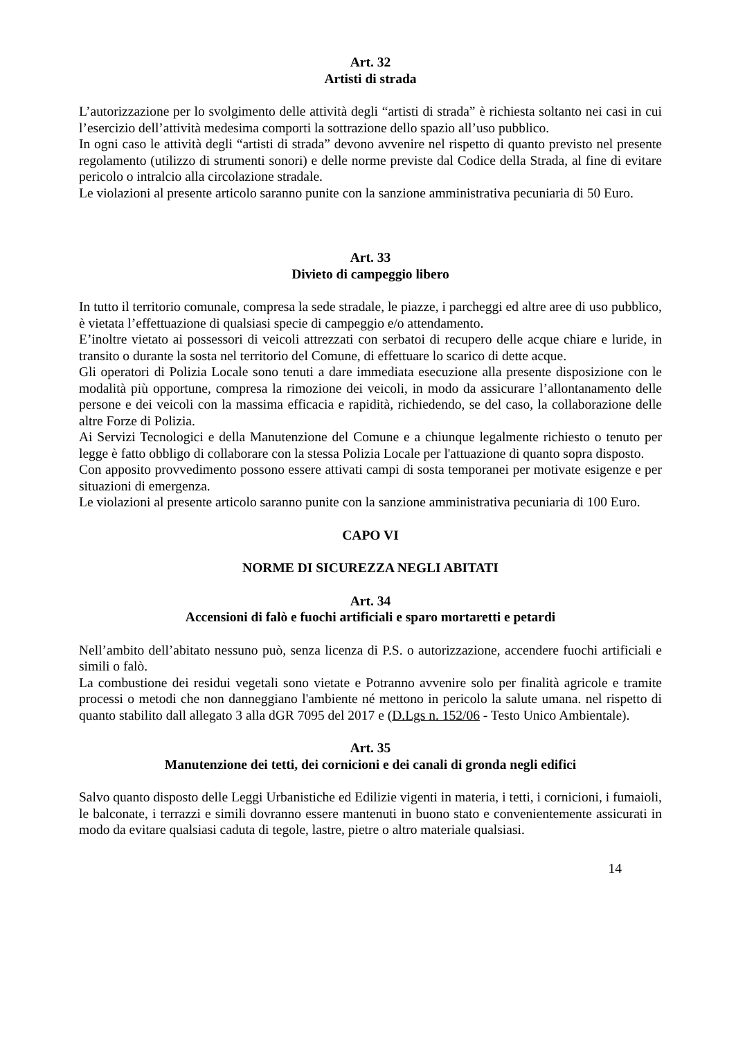Art. 32
Artisti di strada
L’autorizzazione per lo svolgimento delle attività degli “artisti di strada” è richiesta soltanto nei casi in cui l’esercizio dell’attività medesima comporti la sottrazione dello spazio all’uso pubblico.
In ogni caso le attività degli “artisti di strada” devono avvenire nel rispetto di quanto previsto nel presente regolamento (utilizzo di strumenti sonori) e delle norme previste dal Codice della Strada, al fine di evitare pericolo o intralcio alla circolazione stradale.
Le violazioni al presente articolo saranno punite con la sanzione amministrativa pecuniaria di 50 Euro.
Art. 33
Divieto di campeggio libero
In tutto il territorio comunale, compresa la sede stradale, le piazze, i parcheggi ed altre aree di uso pubblico, è vietata l’effettuazione di qualsiasi specie di campeggio e/o attendamento.
E’inoltre vietato ai possessori di veicoli attrezzati con serbatoi di recupero delle acque chiare e luride, in transito o durante la sosta nel territorio del Comune, di effettuare lo scarico di dette acque.
Gli operatori di Polizia Locale sono tenuti a dare immediata esecuzione alla presente disposizione con le modalità più opportune, compresa la rimozione dei veicoli, in modo da assicurare l’allontanamento delle persone e dei veicoli con la massima efficacia e rapidità, richiedendo, se del caso, la collaborazione delle altre Forze di Polizia.
Ai Servizi Tecnologici e della Manutenzione del Comune e a chiunque legalmente richiesto o tenuto per legge è fatto obbligo di collaborare con la stessa Polizia Locale per l'attuazione di quanto sopra disposto.
Con apposito provvedimento possono essere attivati campi di sosta temporanei per motivate esigenze e per situazioni di emergenza.
Le violazioni al presente articolo saranno punite con la sanzione amministrativa pecuniaria di 100 Euro.
CAPO VI
NORME DI SICUREZZA NEGLI ABITATI
Art. 34
Accensioni di falò e fuochi artificiali e sparo mortaretti e petardi
Nell’ambito dell’abitato nessuno può, senza licenza di P.S. o autorizzazione, accendere fuochi artificiali e simili o falò.
La combustione dei residui vegetali sono vietate e Potranno avvenire solo per finalità agricole e tramite processi o metodi che non danneggiano l'ambiente né mettono in pericolo la salute umana. nel rispetto di quanto stabilito dall allegato 3 alla dGR 7095 del 2017 e (D.Lgs n. 152/06 - Testo Unico Ambientale).
Art. 35
Manutenzione dei tetti, dei cornicioni e dei canali di gronda negli edifici
Salvo quanto disposto delle Leggi Urbanistiche ed Edilizie vigenti in materia, i tetti, i cornicioni, i fumaioli, le balconate, i terrazzi e simili dovranno essere mantenuti in buono stato e convenientemente assicurati in modo da evitare qualsiasi caduta di tegole, lastre, pietre o altro materiale qualsiasi.
14